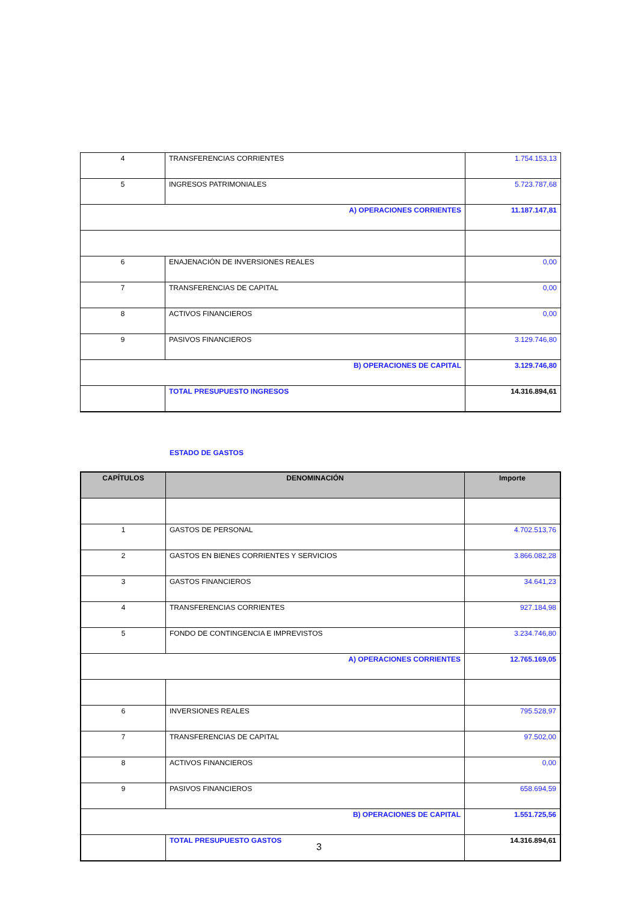| 4 | TRANSFERENCIAS CORRIENTES | 1.754.153,13 |
| 5 | INGRESOS PATRIMONIALES | 5.723.787,68 |
| A) OPERACIONES CORRIENTES | | 11.187.147,81 |
| 6 | ENAJENACIÓN DE INVERSIONES REALES | 0,00 |
| 7 | TRANSFERENCIAS DE CAPITAL | 0,00 |
| 8 | ACTIVOS FINANCIEROS | 0,00 |
| 9 | PASIVOS FINANCIEROS | 3.129.746,80 |
| B) OPERACIONES DE CAPITAL | | 3.129.746,80 |
| | TOTAL PRESUPUESTO INGRESOS | 14.316.894,61 |
ESTADO DE GASTOS
| CAPÍTULOS | DENOMINACIÓN | Importe |
| --- | --- | --- |
| 1 | GASTOS DE PERSONAL | 4.702.513,76 |
| 2 | GASTOS EN BIENES CORRIENTES Y SERVICIOS | 3.866.082,28 |
| 3 | GASTOS FINANCIEROS | 34.641,23 |
| 4 | TRANSFERENCIAS CORRIENTES | 927.184,98 |
| 5 | FONDO DE CONTINGENCIA E IMPREVISTOS | 3.234.746,80 |
| A) OPERACIONES CORRIENTES | | 12.765.169,05 |
| 6 | INVERSIONES REALES | 795.528,97 |
| 7 | TRANSFERENCIAS DE CAPITAL | 97.502,00 |
| 8 | ACTIVOS FINANCIEROS | 0,00 |
| 9 | PASIVOS FINANCIEROS | 658.694,59 |
| B) OPERACIONES DE CAPITAL | | 1.551.725,56 |
| | TOTAL PRESUPUESTO GASTOS | 14.316.894,61 |
3